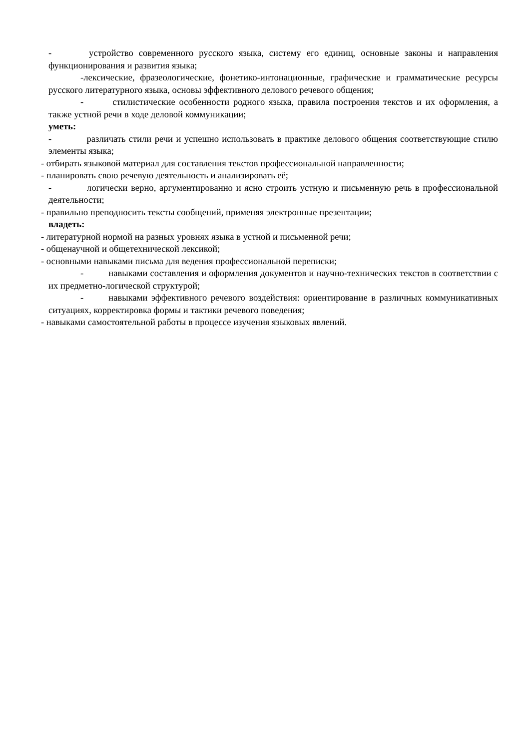- устройство современного русского языка, систему его единиц, основные законы и направления функционирования и развития языка;
-лексические, фразеологические, фонетико-интонационные, графические и грамматические ресурсы русского литературного языка, основы эффективного делового речевого общения;
- стилистические особенности родного языка, правила построения текстов и их оформления, а также устной речи в ходе деловой коммуникации;
уметь:
- различать стили речи и успешно использовать в практике делового общения соответствующие стилю элементы языка;
- отбирать языковой материал для составления текстов профессиональной направленности;
- планировать свою речевую деятельность и анализировать её;
- логически верно, аргументированно и ясно строить устную и письменную речь в профессиональной деятельности;
- правильно преподносить тексты сообщений, применяя электронные презентации;
владеть:
- литературной нормой на разных уровнях языка в устной и письменной речи;
- общенаучной и общетехнической лексикой;
- основными навыками письма для ведения профессиональной переписки;
- навыками составления и оформления документов и научно-технических текстов в соответствии с их предметно-логической структурой;
- навыками эффективного речевого воздействия: ориентирование в различных коммуникативных ситуациях, корректировка формы и тактики речевого поведения;
- навыками самостоятельной работы в процессе изучения языковых явлений.